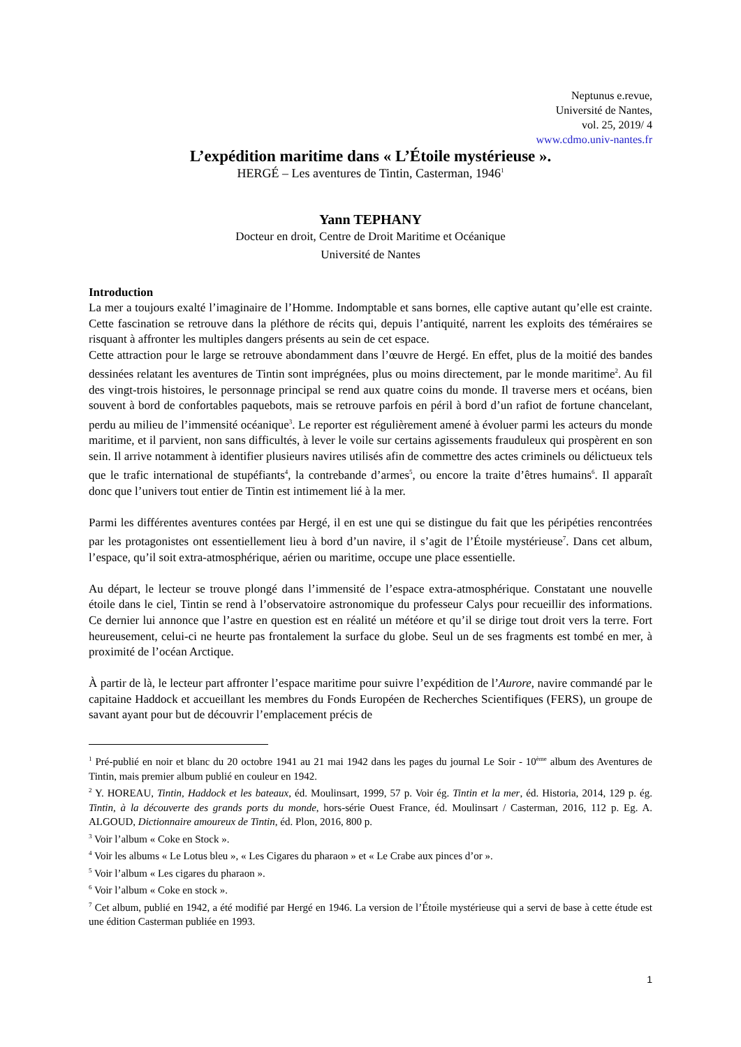Neptunus e.revue,
Université de Nantes,
vol. 25, 2019/ 4
www.cdmo.univ-nantes.fr
L’expédition maritime dans « L’Étoile mystérieuse ».
HERGÉ – Les aventures de Tintin, Casterman, 1946<sup>1</sup>
Yann TEPHANY
Docteur en droit, Centre de Droit Maritime et Océanique
Université de Nantes
Introduction
La mer a toujours exalté l’imaginaire de l’Homme. Indomptable et sans bornes, elle captive autant qu’elle est crainte. Cette fascination se retrouve dans la pléthore de récits qui, depuis l’antiquité, narrent les exploits des téméraires se risquant à affronter les multiples dangers présents au sein de cet espace.
Cette attraction pour le large se retrouve abondamment dans l’œuvre de Hergé. En effet, plus de la moitié des bandes dessinées relatant les aventures de Tintin sont imprégnées, plus ou moins directement, par le monde maritime<sup>2</sup>. Au fil des vingt-trois histoires, le personnage principal se rend aux quatre coins du monde. Il traverse mers et océans, bien souvent à bord de confortables paquebots, mais se retrouve parfois en péril à bord d’un rafiot de fortune chancelant, perdu au milieu de l’immensité océanique<sup>3</sup>. Le reporter est régulièrement amené à évoluer parmi les acteurs du monde maritime, et il parvient, non sans difficultés, à lever le voile sur certains agissements frauduleux qui prospèrent en son sein. Il arrive notamment à identifier plusieurs navires utilisés afin de commettre des actes criminels ou délictueux tels que le trafic international de stupéfiants<sup>4</sup>, la contrebande d’armes<sup>5</sup>, ou encore la traite d’êtres humains<sup>6</sup>. Il apparaît donc que l’univers tout entier de Tintin est intimement lié à la mer.
Parmi les différentes aventures contées par Hergé, il en est une qui se distingue du fait que les péripéties rencontrées par les protagonistes ont essentiellement lieu à bord d’un navire, il s’agit de l’Étoile mystérieuse<sup>7</sup>. Dans cet album, l’espace, qu’il soit extra-atmosphérique, aérien ou maritime, occupe une place essentielle.
Au départ, le lecteur se trouve plongé dans l’immensité de l’espace extra-atmosphérique. Constatant une nouvelle étoile dans le ciel, Tintin se rend à l’observatoire astronomique du professeur Calys pour recueillir des informations. Ce dernier lui annonce que l’astre en question est en réalité un météore et qu’il se dirige tout droit vers la terre. Fort heureusement, celui-ci ne heurte pas frontalement la surface du globe. Seul un de ses fragments est tombé en mer, à proximité de l’océan Arctique.
À partir de là, le lecteur part affronter l’espace maritime pour suivre l’expédition de l’Aurore, navire commandé par le capitaine Haddock et accueillant les membres du Fonds Européen de Recherches Scientifiques (FERS), un groupe de savant ayant pour but de découvrir l’emplacement précis de
<sup>1</sup> Pré-publié en noir et blanc du 20 octobre 1941 au 21 mai 1942 dans les pages du journal Le Soir - 10<sup>ème</sup> album des Aventures de Tintin, mais premier album publié en couleur en 1942.
<sup>2</sup> Y. HOREAU, Tintin, Haddock et les bateaux, éd. Moulinsart, 1999, 57 p. Voir ég. Tintin et la mer, éd. Historia, 2014, 129 p. ég. Tintin, à la découverte des grands ports du monde, hors-série Ouest France, éd. Moulinsart / Casterman, 2016, 112 p. Eg. A. ALGOUD, Dictionnaire amoureux de Tintin, éd. Plon, 2016, 800 p.
<sup>3</sup> Voir l’album « Coke en Stock ».
<sup>4</sup> Voir les albums « Le Lotus bleu », « Les Cigares du pharaon » et « Le Crabe aux pinces d’or ».
<sup>5</sup> Voir l’album « Les cigares du pharaon ».
<sup>6</sup> Voir l’album « Coke en stock ».
<sup>7</sup> Cet album, publié en 1942, a été modifié par Hergé en 1946. La version de l’Étoile mystérieuse qui a servi de base à cette étude est une édition Casterman publiée en 1993.
1